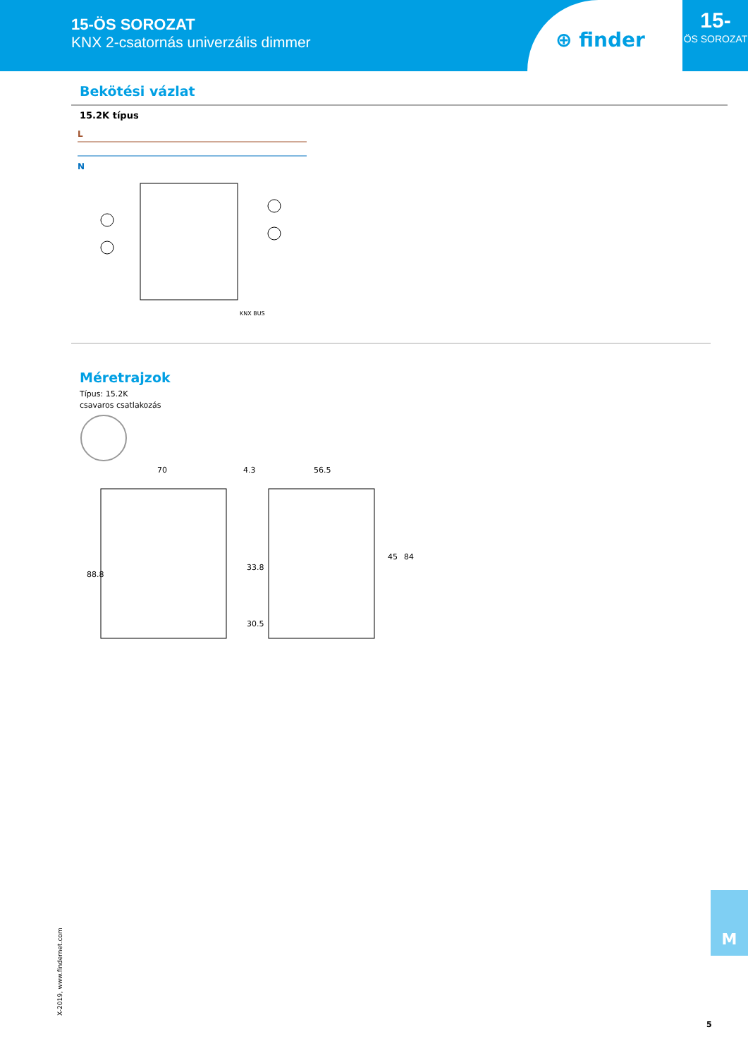15-ÖS SOROZAT
KNX 2-csatornás univerzális dimmer
⊕ finder
15-
ÖS SOROZAT
Bekötési vázlat
15.2K típus
L
N
KNX BUS
Méretrajzok
Típus: 15.2K
csavaros csatlakozás
70
4.3
56.5
88.8
33.8
30.5
45
84
M
X-2019, www.findernet.com
5